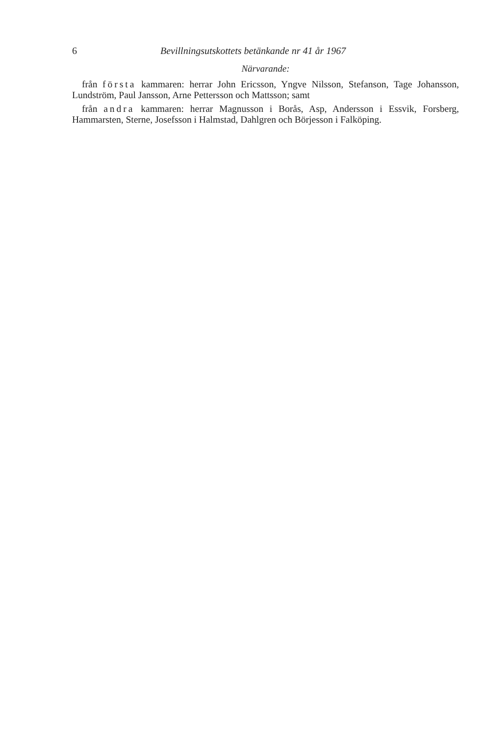6 Bevillningsutskottets betänkande nr 41 år 1967
Närvarande:
från första kammaren: herrar John Ericsson, Yngve Nilsson, Stefanson, Tage Johansson, Lundström, Paul Jansson, Arne Pettersson och Mattsson; samt
från andra kammaren: herrar Magnusson i Borås, Asp, Andersson i Essvik, Forsberg, Hammarsten, Sterne, Josefsson i Halmstad, Dahlgren och Börjesson i Falköping.